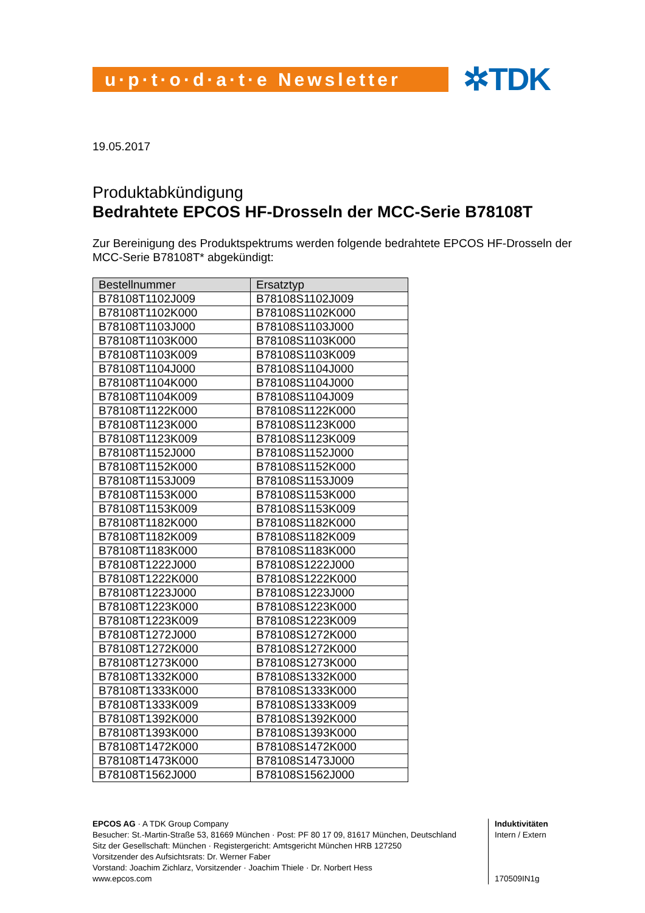u·p·t·o·d·a·t·e Newsletter
✲TDK
19.05.2017
Produktabkündigung
Bedrahtete EPCOS HF-Drosseln der MCC-Serie B78108T
Zur Bereinigung des Produktspektrums werden folgende bedrahtete EPCOS HF-Drosseln der MCC-Serie B78108T* abgekündigt:
| Bestellnummer | Ersatztyp |
| --- | --- |
| B78108T1102J009 | B78108S1102J009 |
| B78108T1102K000 | B78108S1102K000 |
| B78108T1103J000 | B78108S1103J000 |
| B78108T1103K000 | B78108S1103K000 |
| B78108T1103K009 | B78108S1103K009 |
| B78108T1104J000 | B78108S1104J000 |
| B78108T1104K000 | B78108S1104J000 |
| B78108T1104K009 | B78108S1104J009 |
| B78108T1122K000 | B78108S1122K000 |
| B78108T1123K000 | B78108S1123K000 |
| B78108T1123K009 | B78108S1123K009 |
| B78108T1152J000 | B78108S1152J000 |
| B78108T1152K000 | B78108S1152K000 |
| B78108T1153J009 | B78108S1153J009 |
| B78108T1153K000 | B78108S1153K000 |
| B78108T1153K009 | B78108S1153K009 |
| B78108T1182K000 | B78108S1182K000 |
| B78108T1182K009 | B78108S1182K009 |
| B78108T1183K000 | B78108S1183K000 |
| B78108T1222J000 | B78108S1222J000 |
| B78108T1222K000 | B78108S1222K000 |
| B78108T1223J000 | B78108S1223J000 |
| B78108T1223K000 | B78108S1223K000 |
| B78108T1223K009 | B78108S1223K009 |
| B78108T1272J000 | B78108S1272K000 |
| B78108T1272K000 | B78108S1272K000 |
| B78108T1273K000 | B78108S1273K000 |
| B78108T1332K000 | B78108S1332K000 |
| B78108T1333K000 | B78108S1333K000 |
| B78108T1333K009 | B78108S1333K009 |
| B78108T1392K000 | B78108S1392K000 |
| B78108T1393K000 | B78108S1393K000 |
| B78108T1472K000 | B78108S1472K000 |
| B78108T1473K000 | B78108S1473J000 |
| B78108T1562J000 | B78108S1562J000 |
EPCOS AG · A TDK Group Company
Besucher: St.-Martin-Straße 53, 81669 München · Post: PF 80 17 09, 81617 München, Deutschland
Sitz der Gesellschaft: München · Registergericht: Amtsgericht München HRB 127250
Vorsitzender des Aufsichtsrats: Dr. Werner Faber
Vorstand: Joachim Zichlarz, Vorsitzender · Joachim Thiele · Dr. Norbert Hess
www.epcos.com
Induktivitäten
Intern / Extern
170509IN1g